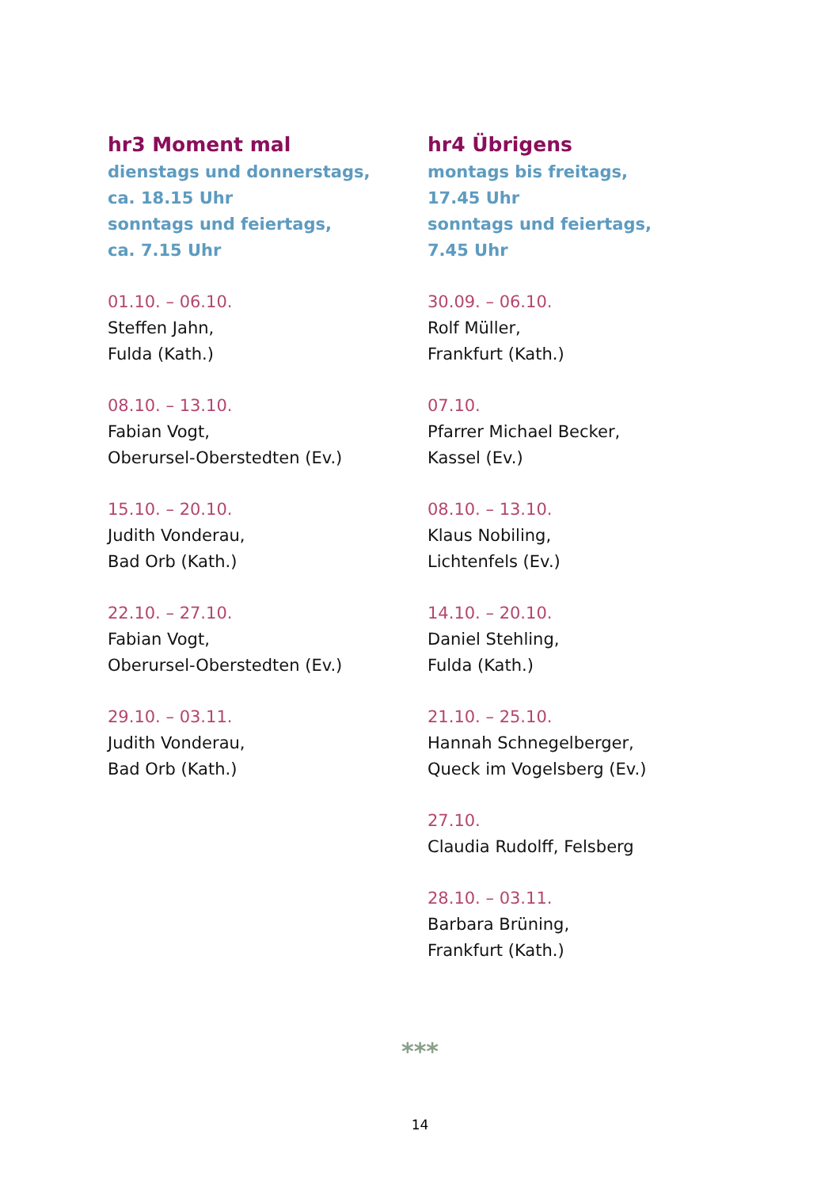hr3 Moment mal
dienstags und donnerstags,
ca. 18.15 Uhr
sonntags und feiertags,
ca. 7.15 Uhr
01.10. – 06.10.
Steffen Jahn,
Fulda (Kath.)
08.10. – 13.10.
Fabian Vogt,
Oberursel-Oberstedten (Ev.)
15.10. – 20.10.
Judith Vonderau,
Bad Orb (Kath.)
22.10. – 27.10.
Fabian Vogt,
Oberursel-Oberstedten (Ev.)
29.10. – 03.11.
Judith Vonderau,
Bad Orb (Kath.)
hr4 Übrigens
montags bis freitags,
17.45 Uhr
sonntags und feiertags,
7.45 Uhr
30.09. – 06.10.
Rolf Müller,
Frankfurt (Kath.)
07.10.
Pfarrer Michael Becker,
Kassel (Ev.)
08.10. – 13.10.
Klaus Nobiling,
Lichtenfels (Ev.)
14.10. – 20.10.
Daniel Stehling,
Fulda (Kath.)
21.10. – 25.10.
Hannah Schnegelberger,
Queck im Vogelsberg (Ev.)
27.10.
Claudia Rudolff, Felsberg
28.10. – 03.11.
Barbara Brüning,
Frankfurt (Kath.)
***
14